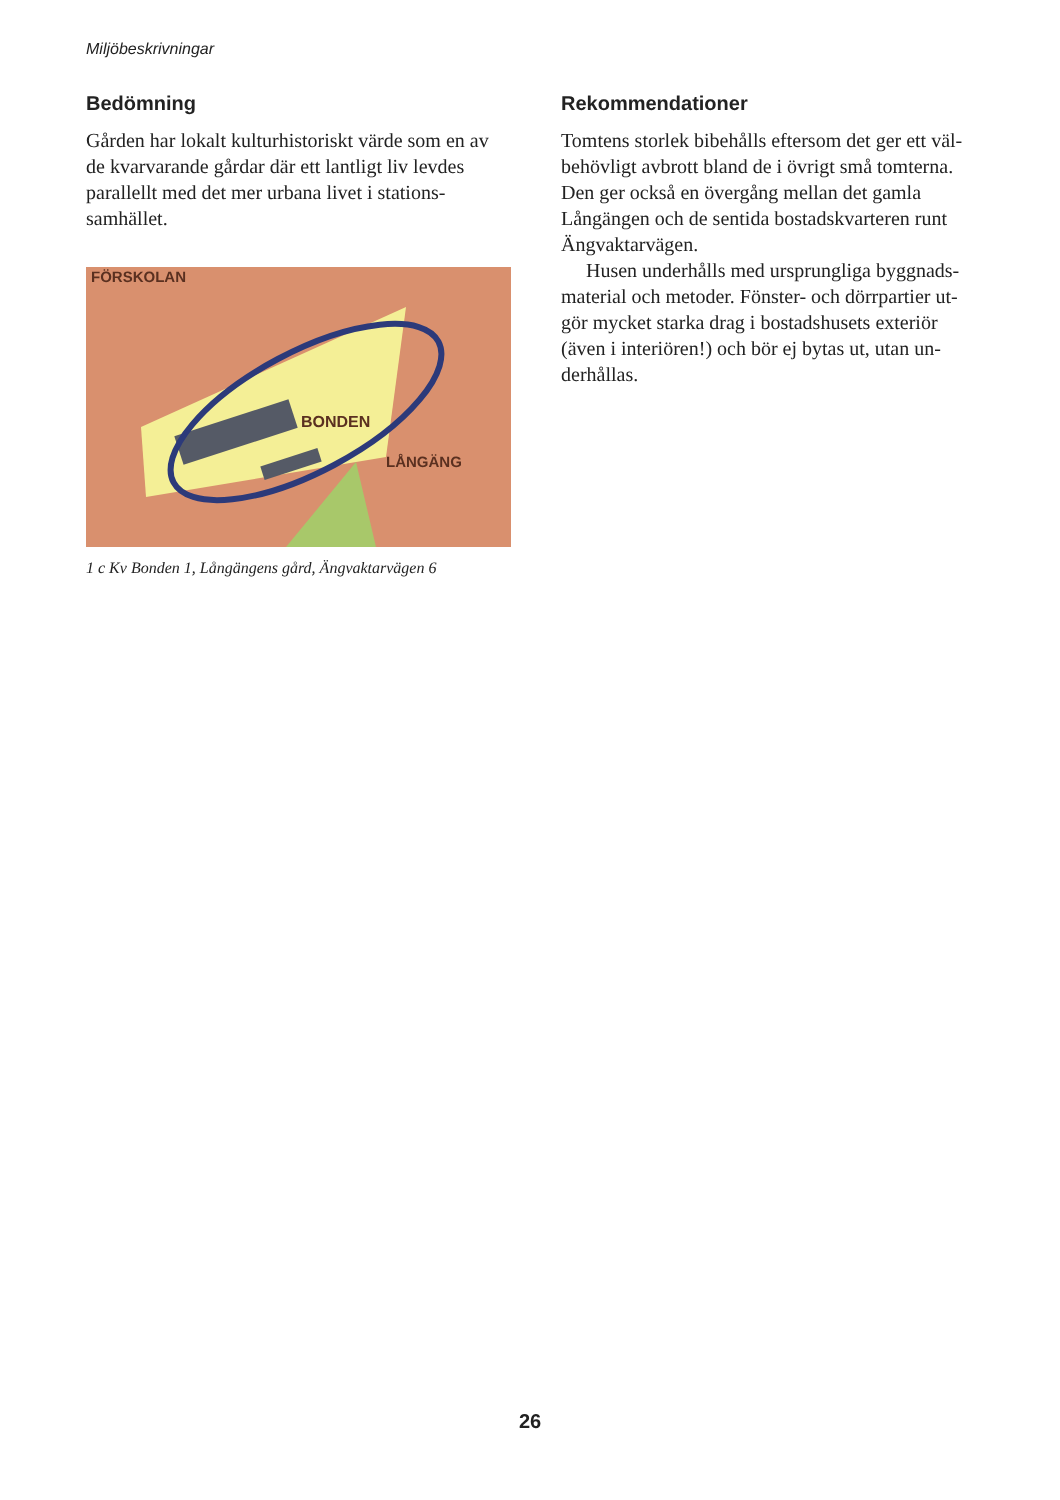Miljöbeskrivningar
Bedömning
Gården har lokalt kulturhistoriskt värde som en av de kvarvarande gårdar där ett lantligt liv levdes parallellt med det mer urbana livet i stations­samhället.
BONDEN
FÖRSKOLAN
LÅNGÄNG
1 c Kv Bonden 1, Långängens gård, Ängvaktarvägen 6
Rekommendationer
Tomtens storlek bibehålls eftersom det ger ett väl­behövligt avbrott bland de i övrigt små tomterna. Den ger också en övergång mellan det gamla Långängen och de sentida bostadskvarteren runt Ängvaktarvägen.
Husen underhålls med ursprungliga byggnads­material och metoder. Fönster- och dörrpartier ut­gör mycket starka drag i bostadshusets exteriör (även i interiören!) och bör ej bytas ut, utan un­derhållas.
26